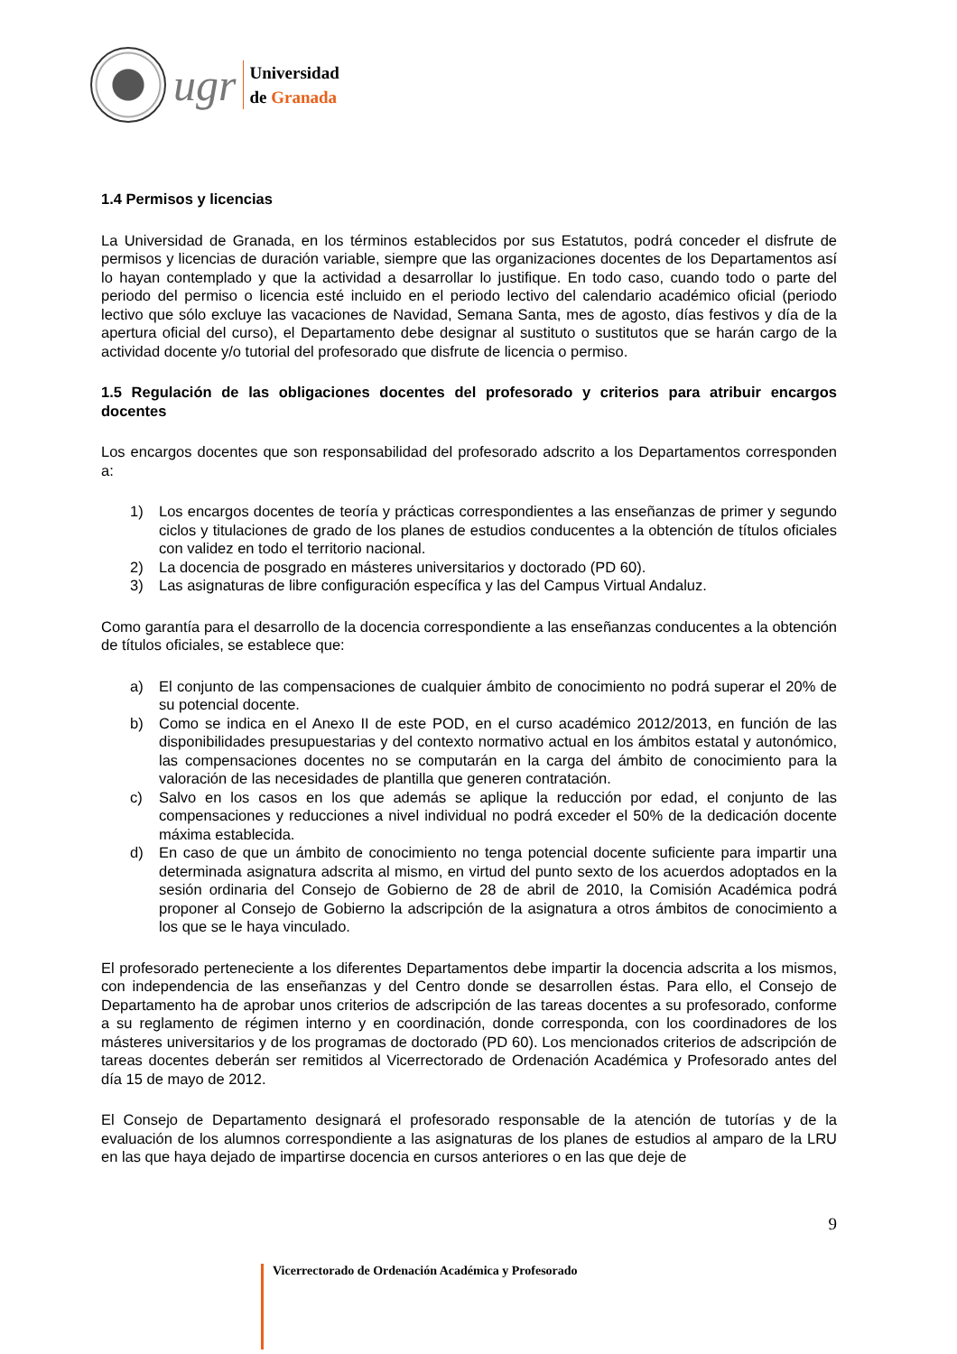ugr
Universidad
de Granada
1.4 Permisos y licencias
La Universidad de Granada, en los términos establecidos por sus Estatutos, podrá conceder el disfrute de permisos y licencias de duración variable, siempre que las organizaciones docentes de los Departamentos así lo hayan contemplado y que la actividad a desarrollar lo justifique. En todo caso, cuando todo o parte del periodo del permiso o licencia esté incluido en el periodo lectivo del calendario académico oficial (periodo lectivo que sólo excluye las vacaciones de Navidad, Semana Santa, mes de agosto, días festivos y día de la apertura oficial del curso), el Departamento debe designar al sustituto o sustitutos que se harán cargo de la actividad docente y/o tutorial del profesorado que disfrute de licencia o permiso.
1.5 Regulación de las obligaciones docentes del profesorado y criterios para atribuir encargos docentes
Los encargos docentes que son responsabilidad del profesorado adscrito a los Departamentos corresponden a:
1) Los encargos docentes de teoría y prácticas correspondientes a las enseñanzas de primer y segundo ciclos y titulaciones de grado de los planes de estudios conducentes a la obtención de títulos oficiales con validez en todo el territorio nacional.
2) La docencia de posgrado en másteres universitarios y doctorado (PD 60).
3) Las asignaturas de libre configuración específica y las del Campus Virtual Andaluz.
Como garantía para el desarrollo de la docencia correspondiente a las enseñanzas conducentes a la obtención de títulos oficiales, se establece que:
a) El conjunto de las compensaciones de cualquier ámbito de conocimiento no podrá superar el 20% de su potencial docente.
b) Como se indica en el Anexo II de este POD, en el curso académico 2012/2013, en función de las disponibilidades presupuestarias y del contexto normativo actual en los ámbitos estatal y autonómico, las compensaciones docentes no se computarán en la carga del ámbito de conocimiento para la valoración de las necesidades de plantilla que generen contratación.
c) Salvo en los casos en los que además se aplique la reducción por edad, el conjunto de las compensaciones y reducciones a nivel individual no podrá exceder el 50% de la dedicación docente máxima establecida.
d) En caso de que un ámbito de conocimiento no tenga potencial docente suficiente para impartir una determinada asignatura adscrita al mismo, en virtud del punto sexto de los acuerdos adoptados en la sesión ordinaria del Consejo de Gobierno de 28 de abril de 2010, la Comisión Académica podrá proponer al Consejo de Gobierno la adscripción de la asignatura a otros ámbitos de conocimiento a los que se le haya vinculado.
El profesorado perteneciente a los diferentes Departamentos debe impartir la docencia adscrita a los mismos, con independencia de las enseñanzas y del Centro donde se desarrollen éstas. Para ello, el Consejo de Departamento ha de aprobar unos criterios de adscripción de las tareas docentes a su profesorado, conforme a su reglamento de régimen interno y en coordinación, donde corresponda, con los coordinadores de los másteres universitarios y de los programas de doctorado (PD 60). Los mencionados criterios de adscripción de tareas docentes deberán ser remitidos al Vicerrectorado de Ordenación Académica y Profesorado antes del día 15 de mayo de 2012.
El Consejo de Departamento designará el profesorado responsable de la atención de tutorías y de la evaluación de los alumnos correspondiente a las asignaturas de los planes de estudios al amparo de la LRU en las que haya dejado de impartirse docencia en cursos anteriores o en las que deje de
9
Vicerrectorado de Ordenación Académica y Profesorado